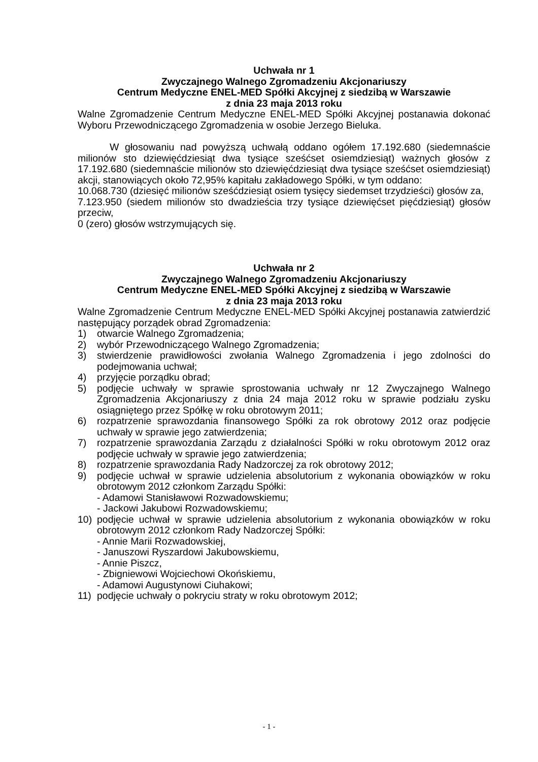Uchwała nr 1
Zwyczajnego Walnego Zgromadzeniu Akcjonariuszy
Centrum Medyczne ENEL-MED Spółki Akcyjnej z siedzibą w Warszawie
z dnia 23 maja 2013 roku
Walne Zgromadzenie Centrum Medyczne ENEL-MED Spółki Akcyjnej postanawia dokonać Wyboru Przewodniczącego Zgromadzenia w osobie Jerzego Bieluka.
W głosowaniu nad powyższą uchwałą oddano ogółem 17.192.680 (siedemnaście milionów sto dziewięćdziesiąt dwa tysiące sześćset osiemdziesiąt) ważnych głosów z 17.192.680 (siedemnaście milionów sto dziewięćdziesiąt dwa tysiące sześćset osiemdziesiąt) akcji, stanowiących około 72,95% kapitału zakładowego Spółki, w tym oddano:
10.068.730 (dziesięć milionów sześćdziesiąt osiem tysięcy siedemset trzydzieści) głosów za,
7.123.950 (siedem milionów sto dwadzieścia trzy tysiące dziewięćset pięćdziesiąt) głosów przeciw,
0 (zero) głosów wstrzymujących się.
Uchwała nr 2
Zwyczajnego Walnego Zgromadzeniu Akcjonariuszy
Centrum Medyczne ENEL-MED Spółki Akcyjnej z siedzibą w Warszawie
z dnia 23 maja 2013 roku
Walne Zgromadzenie Centrum Medyczne ENEL-MED Spółki Akcyjnej postanawia zatwierdzić następujący porządek obrad Zgromadzenia:
1) otwarcie Walnego Zgromadzenia;
2) wybór Przewodniczącego Walnego Zgromadzenia;
3) stwierdzenie prawidłowości zwołania Walnego Zgromadzenia i jego zdolności do podejmowania uchwał;
4) przyjęcie porządku obrad;
5) podjęcie uchwały w sprawie sprostowania uchwały nr 12 Zwyczajnego Walnego Zgromadzenia Akcjonariuszy z dnia 24 maja 2012 roku w sprawie podziału zysku osiągniętego przez Spółkę w roku obrotowym 2011;
6) rozpatrzenie sprawozdania finansowego Spółki za rok obrotowy 2012 oraz podjęcie uchwały w sprawie jego zatwierdzenia;
7) rozpatrzenie sprawozdania Zarządu z działalności Spółki w roku obrotowym 2012 oraz podjęcie uchwały w sprawie jego zatwierdzenia;
8) rozpatrzenie sprawozdania Rady Nadzorczej za rok obrotowy 2012;
9) podjęcie uchwał w sprawie udzielenia absolutorium z wykonania obowiązków w roku obrotowym 2012 członkom Zarządu Spółki:
- Adamowi Stanisławowi Rozwadowskiemu;
- Jackowi Jakubowi Rozwadowskiemu;
10) podjęcie uchwał w sprawie udzielenia absolutorium z wykonania obowiązków w roku obrotowym 2012 członkom Rady Nadzorczej Spółki:
- Annie Marii Rozwadowskiej,
- Januszowi Ryszardowi Jakubowskiemu,
- Annie Piszcz,
- Zbigniewowi Wojciechowi Okońskiemu,
- Adamowi Augustynowi Ciuhakowi;
11) podjęcie uchwały o pokryciu straty w roku obrotowym 2012;
- 1 -